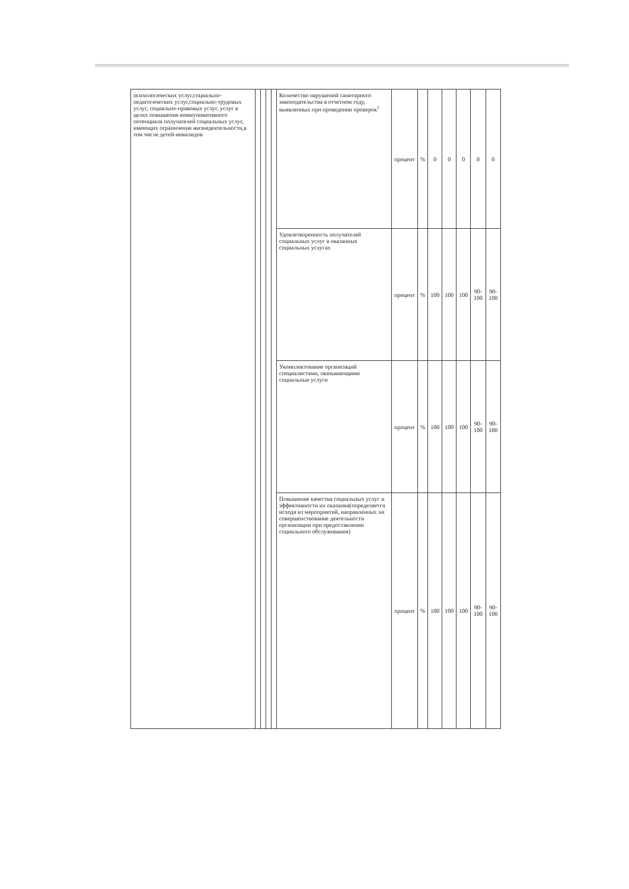| психологических услуг,социально-педагогических услуг,социально-трудовых услуг, социально-правовых услуг, услуг в целях повышения коммуникативного потенциала получателей социальных услуг, имеющих ограничения жизнедеятельности,в том числе детей-инвалидов | | | | | Количество нарушений санитарного законодательства в отчетном году, выявленных при проведении проверок<sup>1</sup> | процент | % | 0 | 0 | 0 | 0 | 0 |
| | | | | | Удовлетворенность получателей социальных услуг в оказанных социальных услугах | процент | % | 100 | 100 | 100 | 90-100 | 90-100 |
| | | | | | Укомплектование организаций специалистами, оказывающими социальные услуги | процент | % | 100 | 100 | 100 | 90-100 | 90-100 |
| | | | | | Повышение качества социальных услуг и эффективности их оказания(определяется исходя из мероприятий, направленных на совершенствование деятельности организации при предоставлении социального обслуживания) | процент | % | 100 | 100 | 100 | 90-100 | 90-100 |